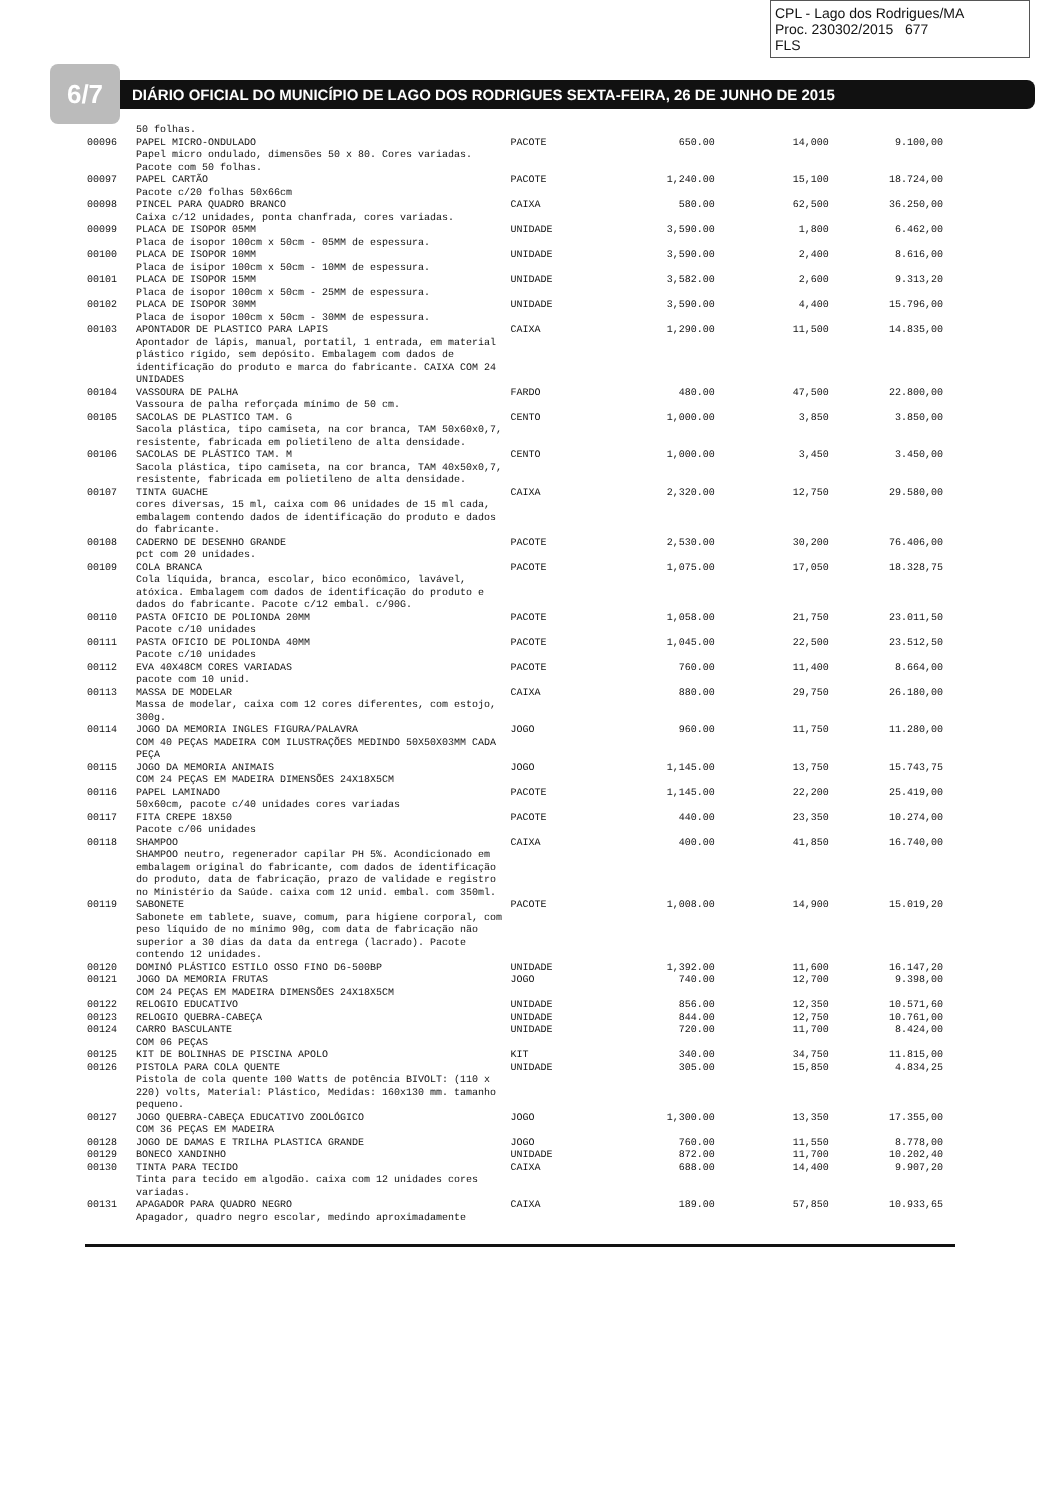CPL - Lago dos Rodrigues/MA
Proc. 230302/2015 677
FLS
6/7
DIÁRIO OFICIAL DO MUNICÍPIO DE LAGO DOS RODRIGUES SEXTA-FEIRA, 26 DE JUNHO DE 2015
| | 50 folhas. | | | | |
| 00096 | PAPEL MICRO-ONDULADO Papel micro ondulado, dimensões 50 x 80. Cores variadas. Pacote com 50 folhas. | PACOTE | 650.00 | 14,000 | 9.100,00 |
| 00097 | PAPEL CARTÃO Pacote c/20 folhas 50x66cm | PACOTE | 1,240.00 | 15,100 | 18.724,00 |
| 00098 | PINCEL PARA QUADRO BRANCO Caixa c/12 unidades, ponta chanfrada, cores variadas. | CAIXA | 580.00 | 62,500 | 36.250,00 |
| 00099 | PLACA DE ISOPOR 05MM Placa de isopor 100cm x 50cm - 05MM de espessura. | UNIDADE | 3,590.00 | 1,800 | 6.462,00 |
| 00100 | PLACA DE ISOPOR 10MM Placa de isipor 100cm x 50cm - 10MM de espessura. | UNIDADE | 3,590.00 | 2,400 | 8.616,00 |
| 00101 | PLACA DE ISOPOR 15MM Placa de isopor 100cm x 50cm - 25MM de espessura. | UNIDADE | 3,582.00 | 2,600 | 9.313,20 |
| 00102 | PLACA DE ISOPOR 30MM Placa de isopor 100cm x 50cm - 30MM de espessura. | UNIDADE | 3,590.00 | 4,400 | 15.796,00 |
| 00103 | APONTADOR DE PLASTICO PARA LAPIS Apontador de lápis, manual, portatil, 1 entrada, em material plástico rígido, sem depósito. Embalagem com dados de identificação do produto e marca do fabricante. CAIXA COM 24 UNIDADES | CAIXA | 1,290.00 | 11,500 | 14.835,00 |
| 00104 | VASSOURA DE PALHA Vassoura de palha reforçada mínimo de 50 cm. | FARDO | 480.00 | 47,500 | 22.800,00 |
| 00105 | SACOLAS DE PLASTICO TAM. G Sacola plástica, tipo camiseta, na cor branca, TAM 50x60x0,7, resistente, fabricada em polietileno de alta densidade. | CENTO | 1,000.00 | 3,850 | 3.850,00 |
| 00106 | SACOLAS DE PLÁSTICO TAM. M Sacola plástica, tipo camiseta, na cor branca, TAM 40x50x0,7, resistente, fabricada em polietileno de alta densidade. | CENTO | 1,000.00 | 3,450 | 3.450,00 |
| 00107 | TINTA GUACHE cores diversas, 15 ml, caixa com 06 unidades de 15 ml cada, embalagem contendo dados de identificação do produto e dados do fabricante. | CAIXA | 2,320.00 | 12,750 | 29.580,00 |
| 00108 | CADERNO DE DESENHO GRANDE pct com 20 unidades. | PACOTE | 2,530.00 | 30,200 | 76.406,00 |
| 00109 | COLA BRANCA Cola líquida, branca, escolar, bico econômico, lavável, atóxica. Embalagem com dados de identificação do produto e dados do fabricante. Pacote c/12 embal. c/90G. | PACOTE | 1,075.00 | 17,050 | 18.328,75 |
| 00110 | PASTA OFICIO DE POLIONDA 20MM Pacote c/10 unidades | PACOTE | 1,058.00 | 21,750 | 23.011,50 |
| 00111 | PASTA OFICIO DE POLIONDA 40MM Pacote c/10 unidades | PACOTE | 1,045.00 | 22,500 | 23.512,50 |
| 00112 | EVA 40X48CM CORES VARIADAS pacote com 10 unid. | PACOTE | 760.00 | 11,400 | 8.664,00 |
| 00113 | MASSA DE MODELAR Massa de modelar, caixa com 12 cores diferentes, com estojo, 300g. | CAIXA | 880.00 | 29,750 | 26.180,00 |
| 00114 | JOGO DA MEMORIA INGLES FIGURA/PALAVRA COM 40 PEÇAS MADEIRA COM ILUSTRAÇÕES MEDINDO 50X50X03MM CADA PEÇA | JOGO | 960.00 | 11,750 | 11.280,00 |
| 00115 | JOGO DA MEMORIA ANIMAIS COM 24 PEÇAS EM MADEIRA DIMENSÕES 24X18X5CM | JOGO | 1,145.00 | 13,750 | 15.743,75 |
| 00116 | PAPEL LAMINADO 50x60cm, pacote c/40 unidades cores variadas | PACOTE | 1,145.00 | 22,200 | 25.419,00 |
| 00117 | FITA CREPE 18X50 Pacote c/06 unidades | PACOTE | 440.00 | 23,350 | 10.274,00 |
| 00118 | SHAMPOO SHAMPOO neutro, regenerador capilar PH 5%. Acondicionado em embalagem original do fabricante, com dados de identificação do produto, data de fabricação, prazo de validade e registro no Ministério da Saúde. caixa com 12 unid. embal. com 350ml. | CAIXA | 400.00 | 41,850 | 16.740,00 |
| 00119 | SABONETE Sabonete em tablete, suave, comum, para higiene corporal, com peso líquido de no mínimo 90g, com data de fabricação não superior a 30 dias da data da entrega (lacrado). Pacote contendo 12 unidades. | PACOTE | 1,008.00 | 14,900 | 15.019,20 |
| 00120 | DOMINÓ PLÁSTICO ESTILO OSSO FINO D6-500BP | UNIDADE | 1,392.00 | 11,600 | 16.147,20 |
| 00121 | JOGO DA MEMORIA FRUTAS COM 24 PEÇAS EM MADEIRA DIMENSÕES 24X18X5CM | JOGO | 740.00 | 12,700 | 9.398,00 |
| 00122 | RELOGIO EDUCATIVO | UNIDADE | 856.00 | 12,350 | 10.571,60 |
| 00123 | RELOGIO QUEBRA-CABEÇA | UNIDADE | 844.00 | 12,750 | 10.761,00 |
| 00124 | CARRO BASCULANTE COM 06 PEÇAS | UNIDADE | 720.00 | 11,700 | 8.424,00 |
| 00125 | KIT DE BOLINHAS DE PISCINA APOLO | KIT | 340.00 | 34,750 | 11.815,00 |
| 00126 | PISTOLA PARA COLA QUENTE Pistola de cola quente 100 Watts de potência BIVOLT: (110 x 220) volts, Material: Plástico, Medidas: 160x130 mm. tamanho pequeno. | UNIDADE | 305.00 | 15,850 | 4.834,25 |
| 00127 | JOGO QUEBRA-CABEÇA EDUCATIVO ZOOLÓGICO COM 36 PEÇAS EM MADEIRA | JOGO | 1,300.00 | 13,350 | 17.355,00 |
| 00128 | JOGO DE DAMAS E TRILHA PLASTICA GRANDE | JOGO | 760.00 | 11,550 | 8.778,00 |
| 00129 | BONECO XANDINHO | UNIDADE | 872.00 | 11,700 | 10.202,40 |
| 00130 | TINTA PARA TECIDO Tinta para tecido em algodão. caixa com 12 unidades cores variadas. | CAIXA | 688.00 | 14,400 | 9.907,20 |
| 00131 | APAGADOR PARA QUADRO NEGRO Apagador, quadro negro escolar, medindo aproximadamente | CAIXA | 189.00 | 57,850 | 10.933,65 |